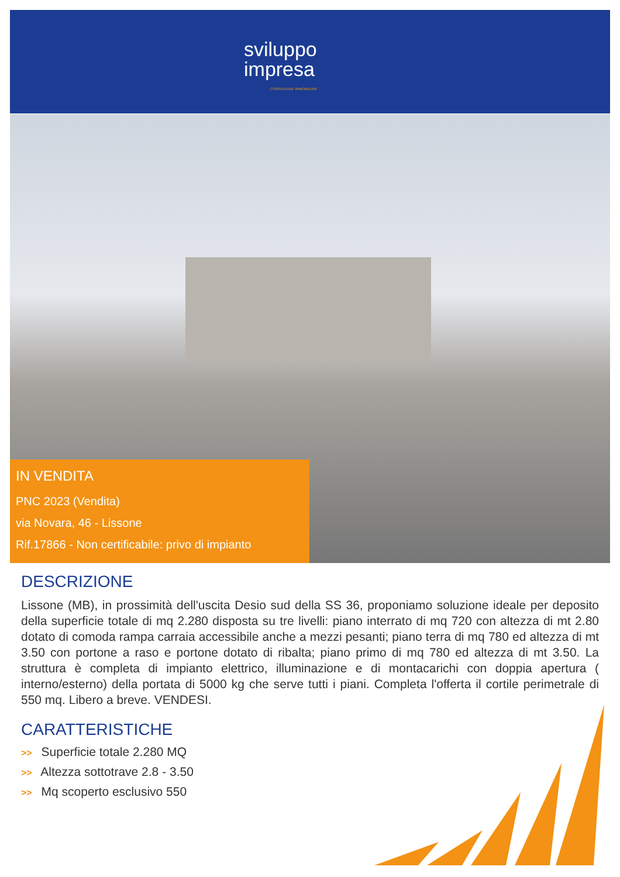sviluppo
impresa
CONSULENZE IMMOBILIARI
IN VENDITA
PNC 2023 (Vendita)
via Novara, 46 - Lissone
Rif.17866 - Non certificabile: privo di impianto
DESCRIZIONE
Lissone (MB), in prossimità dell'uscita Desio sud della SS 36, proponiamo soluzione ideale per deposito della superficie totale di mq 2.280 disposta su tre livelli: piano interrato di mq 720 con altezza di mt 2.80 dotato di comoda rampa carraia accessibile anche a mezzi pesanti; piano terra di mq 780 ed altezza di mt 3.50 con portone a raso e portone dotato di ribalta; piano primo di mq 780 ed altezza di mt 3.50. La struttura è completa di impianto elettrico, illuminazione e di montacarichi con doppia apertura ( interno/esterno) della portata di 5000 kg che serve tutti i piani. Completa l'offerta il cortile perimetrale di 550 mq. Libero a breve. VENDESI.
CARATTERISTICHE
>> Superficie totale 2.280 MQ
>> Altezza sottotrave 2.8 - 3.50
>> Mq scoperto esclusivo 550